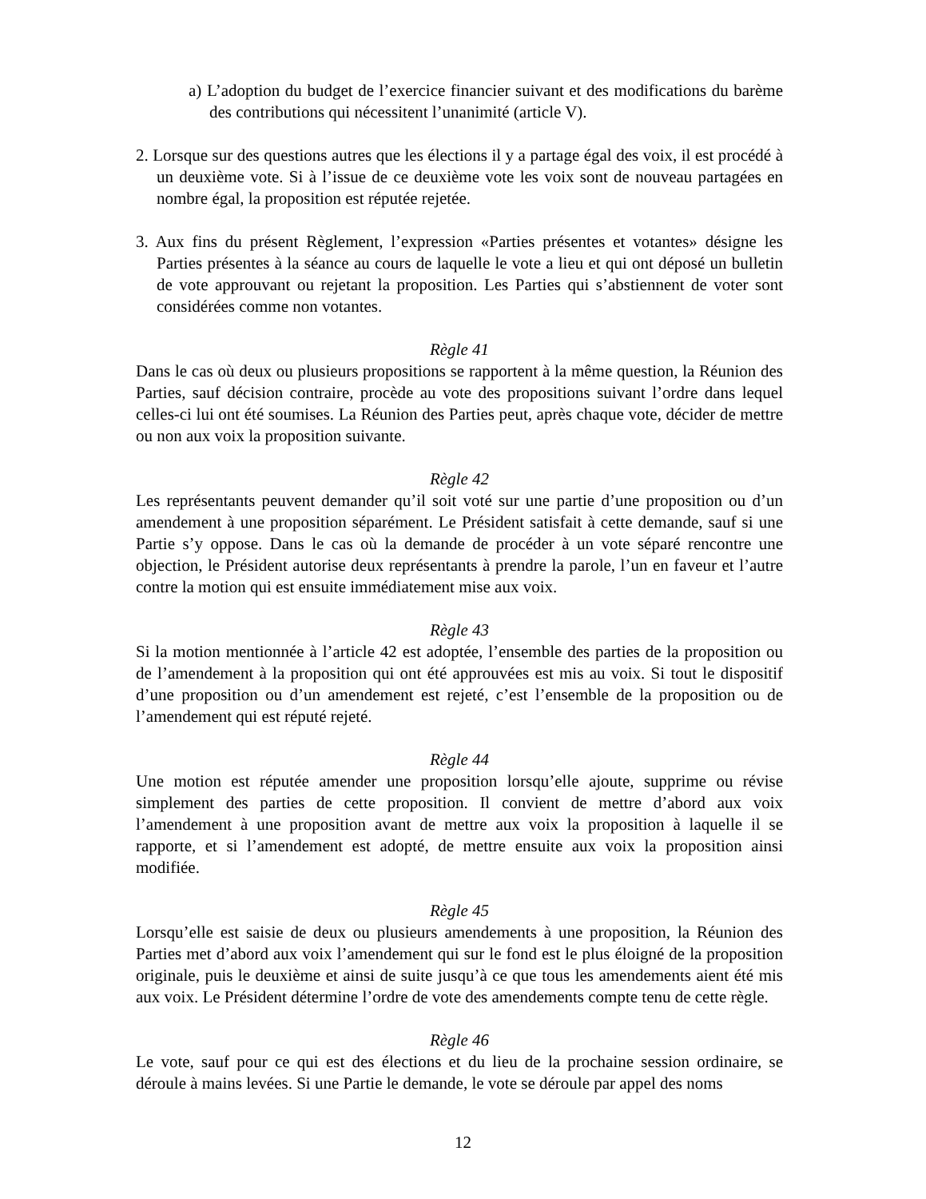a) L’adoption du budget de l’exercice financier suivant et des modifications du barème des contributions qui nécessitent l’unanimité (article V).
2. Lorsque sur des questions autres que les élections il y a partage égal des voix, il est procédé à un deuxième vote. Si à l’issue de ce deuxième vote les voix sont de nouveau partagées en nombre égal, la proposition est réputée rejetée.
3. Aux fins du présent Règlement, l’expression «Parties présentes et votantes» désigne les Parties présentes à la séance au cours de laquelle le vote a lieu et qui ont déposé un bulletin de vote approuvant ou rejetant la proposition. Les Parties qui s’abstiennent de voter sont considérées comme non votantes.
Règle 41
Dans le cas où deux ou plusieurs propositions se rapportent à la même question, la Réunion des Parties, sauf décision contraire, procède au vote des propositions suivant l’ordre dans lequel celles-ci lui ont été soumises. La Réunion des Parties peut, après chaque vote, décider de mettre ou non aux voix la proposition suivante.
Règle 42
Les représentants peuvent demander qu’il soit voté sur une partie d’une proposition ou d’un amendement à une proposition séparément. Le Président satisfait à cette demande, sauf si une Partie s’y oppose. Dans le cas où la demande de procéder à un vote séparé rencontre une objection, le Président autorise deux représentants à prendre la parole, l’un en faveur et l’autre contre la motion qui est ensuite immédiatement mise aux voix.
Règle 43
Si la motion mentionnée à l’article 42 est adoptée, l’ensemble des parties de la proposition ou de l’amendement à la proposition qui ont été approuvées est mis au voix. Si tout le dispositif d’une proposition ou d’un amendement est rejeté, c’est l’ensemble de la proposition ou de l’amendement qui est réputé rejeté.
Règle 44
Une motion est réputée amender une proposition lorsqu’elle ajoute, supprime ou révise simplement des parties de cette proposition. Il convient de mettre d’abord aux voix l’amendement à une proposition avant de mettre aux voix la proposition à laquelle il se rapporte, et si l’amendement est adopté, de mettre ensuite aux voix la proposition ainsi modifiée.
Règle 45
Lorsqu’elle est saisie de deux ou plusieurs amendements à une proposition, la Réunion des Parties met d’abord aux voix l’amendement qui sur le fond est le plus éloigné de la proposition originale, puis le deuxième et ainsi de suite jusqu’à ce que tous les amendements aient été mis aux voix. Le Président détermine l’ordre de vote des amendements compte tenu de cette règle.
Règle 46
Le vote, sauf pour ce qui est des élections et du lieu de la prochaine session ordinaire, se déroule à mains levées. Si une Partie le demande, le vote se déroule par appel des noms
12